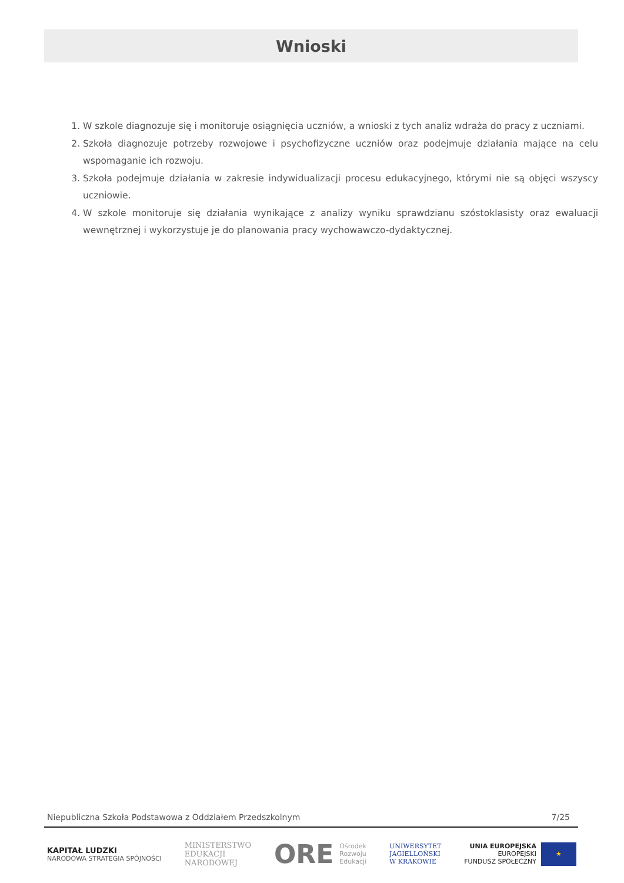Wnioski
1. W szkole diagnozuje się i monitoruje osiągnięcia uczniów, a wnioski z tych analiz wdraża do pracy z uczniami.
2. Szkoła diagnozuje potrzeby rozwojowe i psychofizyczne uczniów oraz podejmuje działania mające na celu wspomaganie ich rozwoju.
3. Szkoła podejmuje działania w zakresie indywidualizacji procesu edukacyjnego, którymi nie są objęci wszyscy uczniowie.
4. W szkole monitoruje się działania wynikające z analizy wyniku sprawdzianu szóstoklasisty oraz ewaluacji wewnętrznej i wykorzystuje je do planowania pracy wychowawczo-dydaktycznej.
Niepubliczna Szkoła Podstawowa z Oddziałem Przedszkolnym 7/25
KAPITAŁ LUDZKI
NARODOWA STRATEGIA SPÓJNOŚCI
MINISTERSTWO
EDUKACJI
NARODOWEJ
ORE Ośrodek
Rozwoju
Edukacji
UNIWERSYTET
JAGIELLOŃSKI
W KRAKOWIE
UNIA EUROPEJSKA
EUROPEJSKI
FUNDUSZ SPOŁECZNY
★